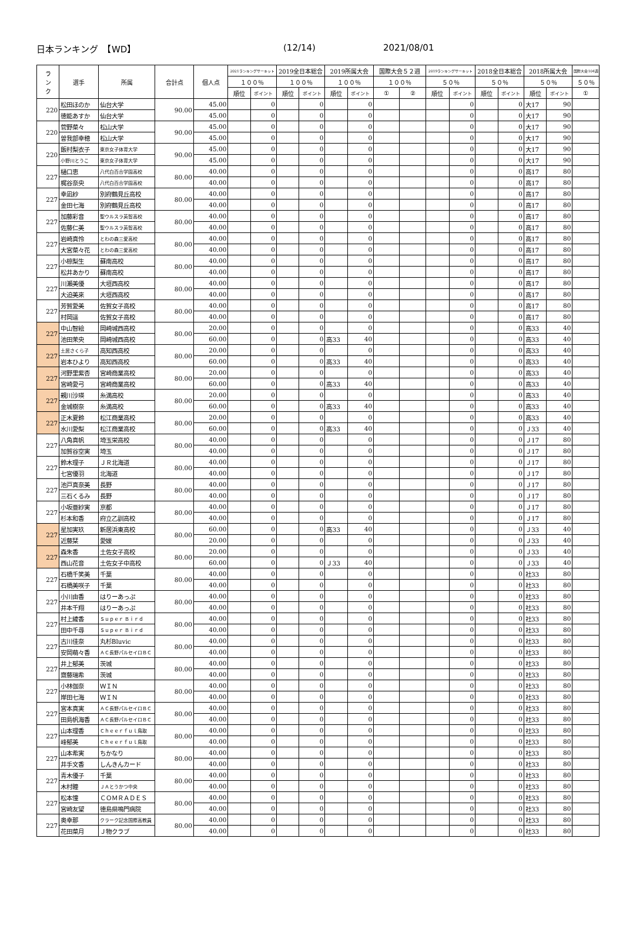日本ランキング　【WD】 (12/14) 2021/08/01
| ラ ン ク | 選手 | 所属 | 合計点 | 個人点 | 2021ランキングサーキット | | 2019全日本総合 | | 2019所属大会 | | 国際大会５２週 | | 2019ランキングサーキット | | 2018全日本総合 | | 2018所属大会 | | 国際大会104週 |
| --- | --- | --- | --- | --- | --- | --- | --- | --- | --- | --- | --- | --- | --- | --- | --- | --- | --- | --- | --- |
| | | | | | １００％ | | １００％ | | １００％ | | １００％ | | ５０％ | | ５０％ | | ５０％ | | ５０％ |
| | | | | | 順位 | ポイント | 順位 | ポイント | 順位 | ポイント | ① | ② | 順位 | ポイント | 順位 | ポイント | 順位 | ポイント | ① |
| 220 | 松田ほのか | 仙台大学 | 90.00 | 45.00 | | 0 | | 0 | | 0 | | | | 0 | | 0 | 大17 | 90 | |
| | 徳能あすか | 仙台大学 | | 45.00 | | 0 | | 0 | | 0 | | | | 0 | | 0 | 大17 | 90 | |
| 220 | 菅野菜々 | 松山大学 | 90.00 | 45.00 | | 0 | | 0 | | 0 | | | | 0 | | 0 | 大17 | 90 | |
| | 曽我部幸穂 | 松山大学 | | 45.00 | | 0 | | 0 | | 0 | | | | 0 | | 0 | 大17 | 90 | |
| 220 | 飯村梨衣子 | 東京女子体育大学 | 90.00 | 45.00 | | 0 | | 0 | | 0 | | | | 0 | | 0 | 大17 | 90 | |
| | 小野川とうこ | 東京女子体育大学 | | 45.00 | | 0 | | 0 | | 0 | | | | 0 | | 0 | 大17 | 90 | |
| 227 | 樋口恵 | 八代白百合学園高校 | 80.00 | 40.00 | | 0 | | 0 | | 0 | | | | 0 | | 0 | 高17 | 80 | |
| | 梶谷奈央 | 八代白百合学園高校 | | 40.00 | | 0 | | 0 | | 0 | | | | 0 | | 0 | 高17 | 80 | |
| 227 | 幸凪紗 | 別府鶴見丘高校 | 80.00 | 40.00 | | 0 | | 0 | | 0 | | | | 0 | | 0 | 高17 | 80 | |
| | 金田七海 | 別府鶴見丘高校 | | 40.00 | | 0 | | 0 | | 0 | | | | 0 | | 0 | 高17 | 80 | |
| 227 | 加藤彩音 | 聖ウルスラ英智高校 | 80.00 | 40.00 | | 0 | | 0 | | 0 | | | | 0 | | 0 | 高17 | 80 | |
| | 佐藤仁美 | 聖ウルスラ英智高校 | | 40.00 | | 0 | | 0 | | 0 | | | | 0 | | 0 | 高17 | 80 | |
| 227 | 岩崎真怜 | とわの森三愛高校 | 80.00 | 40.00 | | 0 | | 0 | | 0 | | | | 0 | | 0 | 高17 | 80 | |
| | 大宮菜々花 | とわの森三愛高校 | | 40.00 | | 0 | | 0 | | 0 | | | | 0 | | 0 | 高17 | 80 | |
| 227 | 小椋梨生 | 蘇南高校 | 80.00 | 40.00 | | 0 | | 0 | | 0 | | | | 0 | | 0 | 高17 | 80 | |
| | 松井あかり | 蘇南高校 | | 40.00 | | 0 | | 0 | | 0 | | | | 0 | | 0 | 高17 | 80 | |
| 227 | 川瀬美優 | 大垣西高校 | 80.00 | 40.00 | | 0 | | 0 | | 0 | | | | 0 | | 0 | 高17 | 80 | |
| | 大迫美來 | 大垣西高校 | | 40.00 | | 0 | | 0 | | 0 | | | | 0 | | 0 | 高17 | 80 | |
| 227 | 芳賀愛美 | 佐賀女子高校 | 80.00 | 40.00 | | 0 | | 0 | | 0 | | | | 0 | | 0 | 高17 | 80 | |
| | 村岡遥 | 佐賀女子高校 | | 40.00 | | 0 | | 0 | | 0 | | | | 0 | | 0 | 高17 | 80 | |
| 227 | 中山智絵 | 岡崎城西高校 | 80.00 | 20.00 | | 0 | | 0 | | 0 | | | | 0 | | 0 | 高33 | 40 | |
| | 池田茉央 | 岡崎城西高校 | | 60.00 | | 0 | | 0 | 高33 | 40 | | | | 0 | | 0 | 高33 | 40 | |
| 227 | 土居さくら子 | 高知西高校 | 80.00 | 20.00 | | 0 | | 0 | | 0 | | | | 0 | | 0 | 高33 | 40 | |
| | 岩本ひより | 高知西高校 | | 60.00 | | 0 | | 0 | 高33 | 40 | | | | 0 | | 0 | 高33 | 40 | |
| 227 | 河野里紫杏 | 宮崎商業高校 | 80.00 | 20.00 | | 0 | | 0 | | 0 | | | | 0 | | 0 | 高33 | 40 | |
| | 宮崎愛弓 | 宮崎商業高校 | | 60.00 | | 0 | | 0 | 高33 | 40 | | | | 0 | | 0 | 高33 | 40 | |
| 227 | 親川沙瑛 | 糸満高校 | 80.00 | 20.00 | | 0 | | 0 | | 0 | | | | 0 | | 0 | 高33 | 40 | |
| | 金城樹奈 | 糸満高校 | | 60.00 | | 0 | | 0 | 高33 | 40 | | | | 0 | | 0 | 高33 | 40 | |
| 227 | 正木夏鈴 | 松江商業高校 | 80.00 | 20.00 | | 0 | | 0 | | 0 | | | | 0 | | 0 | 高33 | 40 | |
| | 水川愛梨 | 松江商業高校 | | 60.00 | | 0 | | 0 | 高33 | 40 | | | | 0 | | 0 | Ｊ33 | 40 | |
| 227 | 八角真帆 | 埼玉栄高校 | 80.00 | 40.00 | | 0 | | 0 | | 0 | | | | 0 | | 0 | Ｊ17 | 80 | |
| | 加賀谷空実 | 埼玉 | | 40.00 | | 0 | | 0 | | 0 | | | | 0 | | 0 | Ｊ17 | 80 | |
| 227 | 鈴木理子 | ＪＲ北海道 | 80.00 | 40.00 | | 0 | | 0 | | 0 | | | | 0 | | 0 | Ｊ17 | 80 | |
| | 七宮優羽 | 北海道 | | 40.00 | | 0 | | 0 | | 0 | | | | 0 | | 0 | Ｊ17 | 80 | |
| 227 | 池戸真奈美 | 長野 | 80.00 | 40.00 | | 0 | | 0 | | 0 | | | | 0 | | 0 | Ｊ17 | 80 | |
| | 三石くるみ | 長野 | | 40.00 | | 0 | | 0 | | 0 | | | | 0 | | 0 | Ｊ17 | 80 | |
| 227 | 小坂亜紗実 | 京都 | 80.00 | 40.00 | | 0 | | 0 | | 0 | | | | 0 | | 0 | Ｊ17 | 80 | |
| | 杉本和香 | 府立乙訓高校 | | 40.00 | | 0 | | 0 | | 0 | | | | 0 | | 0 | Ｊ17 | 80 | |
| 227 | 星加実玖 | 新居浜東高校 | 80.00 | 60.00 | | 0 | | 0 | 高33 | 40 | | | | 0 | | 0 | Ｊ33 | 40 | |
| | 近藤栞 | 愛媛 | | 20.00 | | 0 | | 0 | | 0 | | | | 0 | | 0 | Ｊ33 | 40 | |
| 227 | 森朱香 | 土佐女子高校 | 80.00 | 20.00 | | 0 | | 0 | | 0 | | | | 0 | | 0 | Ｊ33 | 40 | |
| | 西山花音 | 土佐女子中高校 | | 60.00 | | 0 | | 0 | Ｊ33 | 40 | | | | 0 | | 0 | Ｊ33 | 40 | |
| 227 | 石橋千笑美 | 千葉 | 80.00 | 40.00 | | 0 | | 0 | | 0 | | | | 0 | | 0 | 社33 | 80 | |
| | 石橋美咲子 | 千葉 | | 40.00 | | 0 | | 0 | | 0 | | | | 0 | | 0 | 社33 | 80 | |
| 227 | 小川由香 | はりーあっぷ | 80.00 | 40.00 | | 0 | | 0 | | 0 | | | | 0 | | 0 | 社33 | 80 | |
| | 井本千翔 | はりーあっぷ | | 40.00 | | 0 | | 0 | | 0 | | | | 0 | | 0 | 社33 | 80 | |
| 227 | 村上綾香 | Ｓｕｐｅｒ Ｂｉｒｄ | 80.00 | 40.00 | | 0 | | 0 | | 0 | | | | 0 | | 0 | 社33 | 80 | |
| | 田中千尋 | Ｓｕｐｅｒ Ｂｉｒｄ | | 40.00 | | 0 | | 0 | | 0 | | | | 0 | | 0 | 社33 | 80 | |
| 227 | 古川佳奈 | 丸杉Bluvic | 80.00 | 40.00 | | 0 | | 0 | | 0 | | | | 0 | | 0 | 社33 | 80 | |
| | 安岡萌々香 | ＡＣ長野パルセイロＢＣ | | 40.00 | | 0 | | 0 | | 0 | | | | 0 | | 0 | 社33 | 80 | |
| 227 | 井上郁美 | 茨城 | 80.00 | 40.00 | | 0 | | 0 | | 0 | | | | 0 | | 0 | 社33 | 80 | |
| | 齋藤瑞希 | 茨城 | | 40.00 | | 0 | | 0 | | 0 | | | | 0 | | 0 | 社33 | 80 | |
| 227 | 小林伽奈 | ＷＩＮ | 80.00 | 40.00 | | 0 | | 0 | | 0 | | | | 0 | | 0 | 社33 | 80 | |
| | 岸田七海 | ＷＩＮ | | 40.00 | | 0 | | 0 | | 0 | | | | 0 | | 0 | 社33 | 80 | |
| 227 | 宮本真実 | ＡＣ長野パルセイロＢＣ | 80.00 | 40.00 | | 0 | | 0 | | 0 | | | | 0 | | 0 | 社33 | 80 | |
| | 田島帆海香 | ＡＣ長野パルセイロＢＣ | | 40.00 | | 0 | | 0 | | 0 | | | | 0 | | 0 | 社33 | 80 | |
| 227 | 山本理香 | Ｃｈｅｅｒｆｕｌ鳥取 | 80.00 | 40.00 | | 0 | | 0 | | 0 | | | | 0 | | 0 | 社33 | 80 | |
| | 峰郁美 | Ｃｈｅｅｒｆｕｌ鳥取 | | 40.00 | | 0 | | 0 | | 0 | | | | 0 | | 0 | 社33 | 80 | |
| 227 | 山本希実 | ちかなり | 80.00 | 40.00 | | 0 | | 0 | | 0 | | | | 0 | | 0 | 社33 | 80 | |
| | 井手文香 | しんきんカード | | 40.00 | | 0 | | 0 | | 0 | | | | 0 | | 0 | 社33 | 80 | |
| 227 | 青木優子 | 千葉 | 80.00 | 40.00 | | 0 | | 0 | | 0 | | | | 0 | | 0 | 社33 | 80 | |
| | 木村瞳 | ＪＡとうかつ中央 | | 40.00 | | 0 | | 0 | | 0 | | | | 0 | | 0 | 社33 | 80 | |
| 227 | 松本憧 | ＣＯＭＲＡＤＥＳ | 80.00 | 40.00 | | 0 | | 0 | | 0 | | | | 0 | | 0 | 社33 | 80 | |
| | 宮崎友望 | 徳島県鳴門病院 | | 40.00 | | 0 | | 0 | | 0 | | | | 0 | | 0 | 社33 | 80 | |
| 227 | 奥幸那 | クラーク記念国際高教員 | 80.00 | 40.00 | | 0 | | 0 | | 0 | | | | 0 | | 0 | 社33 | 80 | |
| | 花田菜月 | Ｊ物クラブ | | 40.00 | | 0 | | 0 | | 0 | | | | 0 | | 0 | 社33 | 80 | |